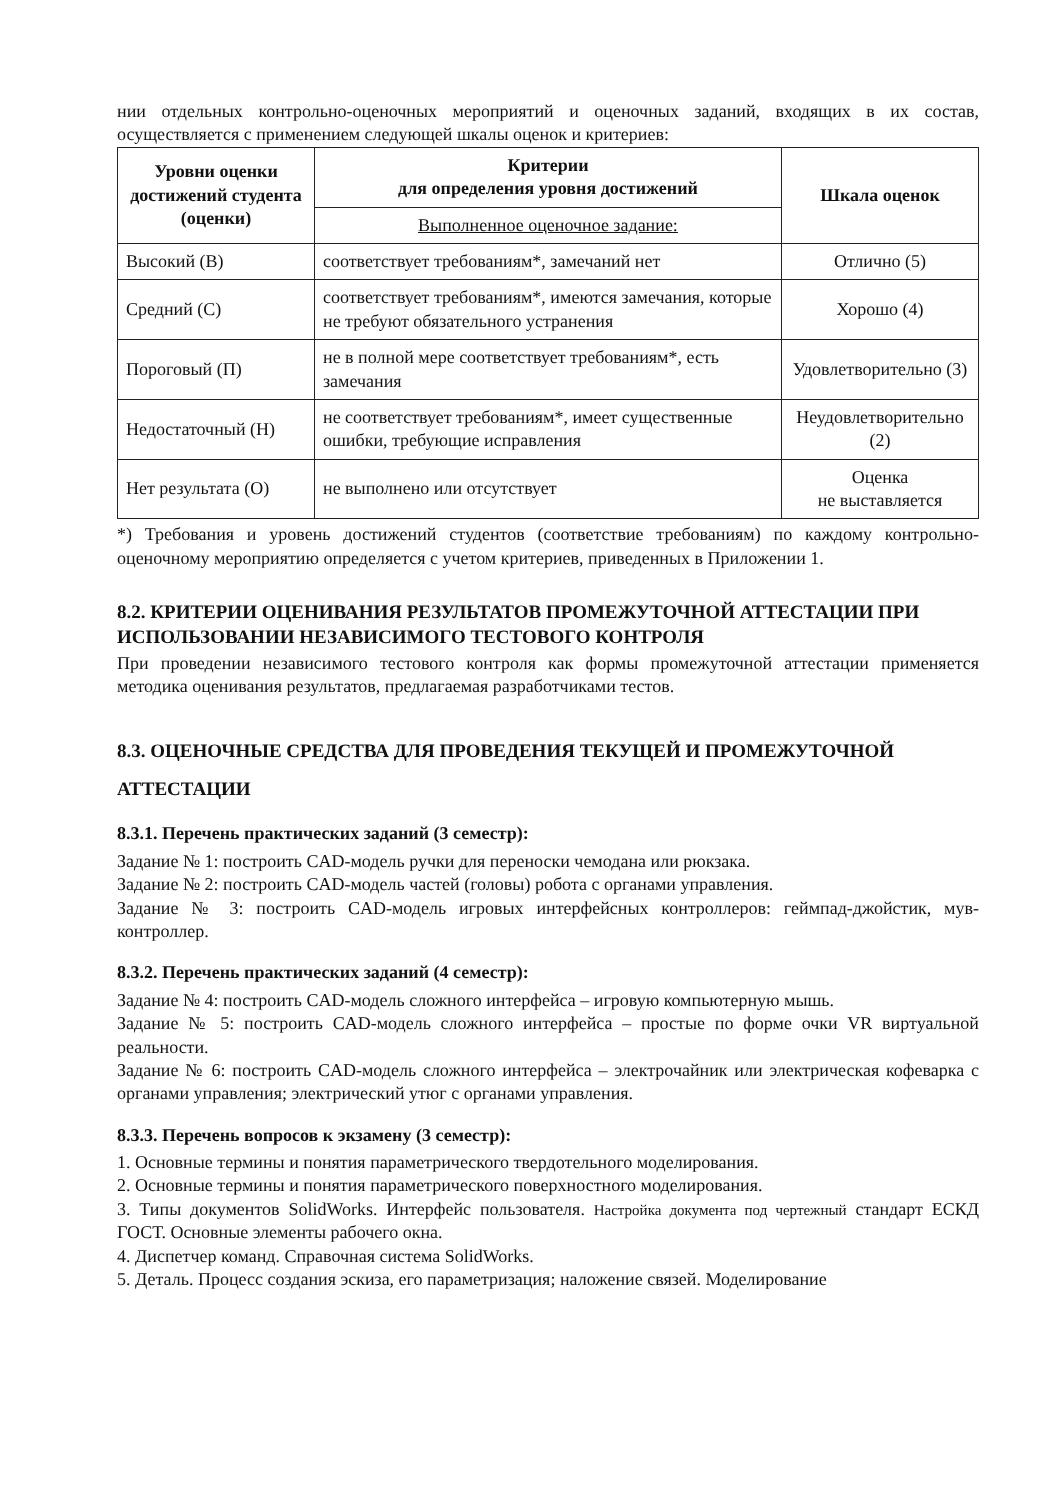нии отдельных контрольно-оценочных мероприятий и оценочных заданий, входящих в их состав, осуществляется с применением следующей шкалы оценок и критериев:
| Уровни оценки достижений студента (оценки) | Критерии для определения уровня достижений | Шкала оценок |
| --- | --- | --- |
| | Выполненное оценочное задание: | |
| Высокий (В) | соответствует требованиям*, замечаний нет | Отлично (5) |
| Средний (С) | соответствует требованиям*, имеются замечания, которые не требуют обязательного устранения | Хорошо (4) |
| Пороговый (П) | не в полной мере соответствует требованиям*, есть замечания | Удовлетворительно (3) |
| Недостаточный (Н) | не соответствует требованиям*, имеет существенные ошибки, требующие исправления | Неудовлетворительно (2) |
| Нет результата (О) | не выполнено или отсутствует | Оценка не выставляется |
*) Требования и уровень достижений студентов (соответствие требованиям) по каждому контрольно-оценочному мероприятию определяется с учетом критериев, приведенных в Приложении 1.
8.2. КРИТЕРИИ ОЦЕНИВАНИЯ РЕЗУЛЬТАТОВ ПРОМЕЖУТОЧНОЙ АТТЕСТАЦИИ ПРИ ИСПОЛЬЗОВАНИИ НЕЗАВИСИМОГО ТЕСТОВОГО КОНТРОЛЯ
При проведении независимого тестового контроля как формы промежуточной аттестации применяется методика оценивания результатов, предлагаемая разработчиками тестов.
8.3. ОЦЕНОЧНЫЕ СРЕДСТВА ДЛЯ ПРОВЕДЕНИЯ ТЕКУЩЕЙ И ПРОМЕЖУТОЧНОЙ АТТЕСТАЦИИ
8.3.1. Перечень практических заданий (3 семестр):
Задание № 1: построить CAD-модель ручки для переноски чемодана или рюкзака.
Задание № 2: построить CAD-модель частей (головы) робота с органами управления.
Задание № 3: построить CAD-модель игровых интерфейсных контроллеров: геймпад-джойстик, мув-контроллер.
8.3.2. Перечень практических заданий (4 семестр):
Задание № 4: построить CAD-модель сложного интерфейса – игровую компьютерную мышь.
Задание № 5: построить CAD-модель сложного интерфейса – простые по форме очки VR виртуальной реальности.
Задание № 6: построить CAD-модель сложного интерфейса – электрочайник или электрическая кофеварка с органами управления; электрический утюг с органами управления.
8.3.3. Перечень вопросов к экзамену (3 семестр):
1. Основные термины и понятия параметрического твердотельного моделирования.
2. Основные термины и понятия параметрического поверхностного моделирования.
3. Типы документов SolidWorks. Интерфейс пользователя. Настройка документа под чертежный стандарт ЕСКД ГОСТ. Основные элементы рабочего окна.
4. Диспетчер команд. Справочная система SolidWorks.
5. Деталь. Процесс создания эскиза, его параметризация; наложение связей. Моделирование